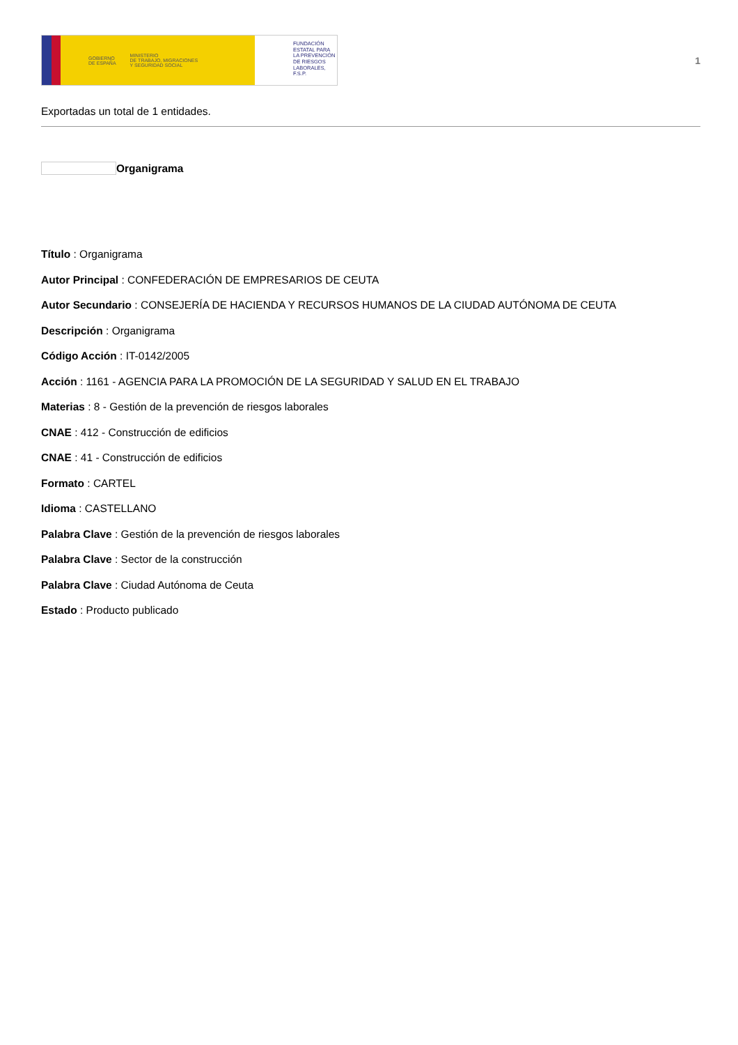GOBIERNO
DE ESPAÑA MINISTERIO
DE TRABAJO, MIGRACIONES
Y SEGURIDAD SOCIAL
FUNDACIÓN
ESTATAL PARA
LA PREVENCIÓN
DE RIESGOS
LABORALES, F.S.P.
1
Exportadas un total de 1 entidades.
Organigrama
Título : Organigrama
Autor Principal : CONFEDERACIÓN DE EMPRESARIOS DE CEUTA
Autor Secundario : CONSEJERÍA DE HACIENDA Y RECURSOS HUMANOS DE LA CIUDAD AUTÓNOMA DE CEUTA
Descripción : Organigrama
Código Acción : IT-0142/2005
Acción : 1161 - AGENCIA PARA LA PROMOCIÓN DE LA SEGURIDAD Y SALUD EN EL TRABAJO
Materias : 8 - Gestión de la prevención de riesgos laborales
CNAE : 412 - Construcción de edificios
CNAE : 41 - Construcción de edificios
Formato : CARTEL
Idioma : CASTELLANO
Palabra Clave : Gestión de la prevención de riesgos laborales
Palabra Clave : Sector de la construcción
Palabra Clave : Ciudad Autónoma de Ceuta
Estado : Producto publicado